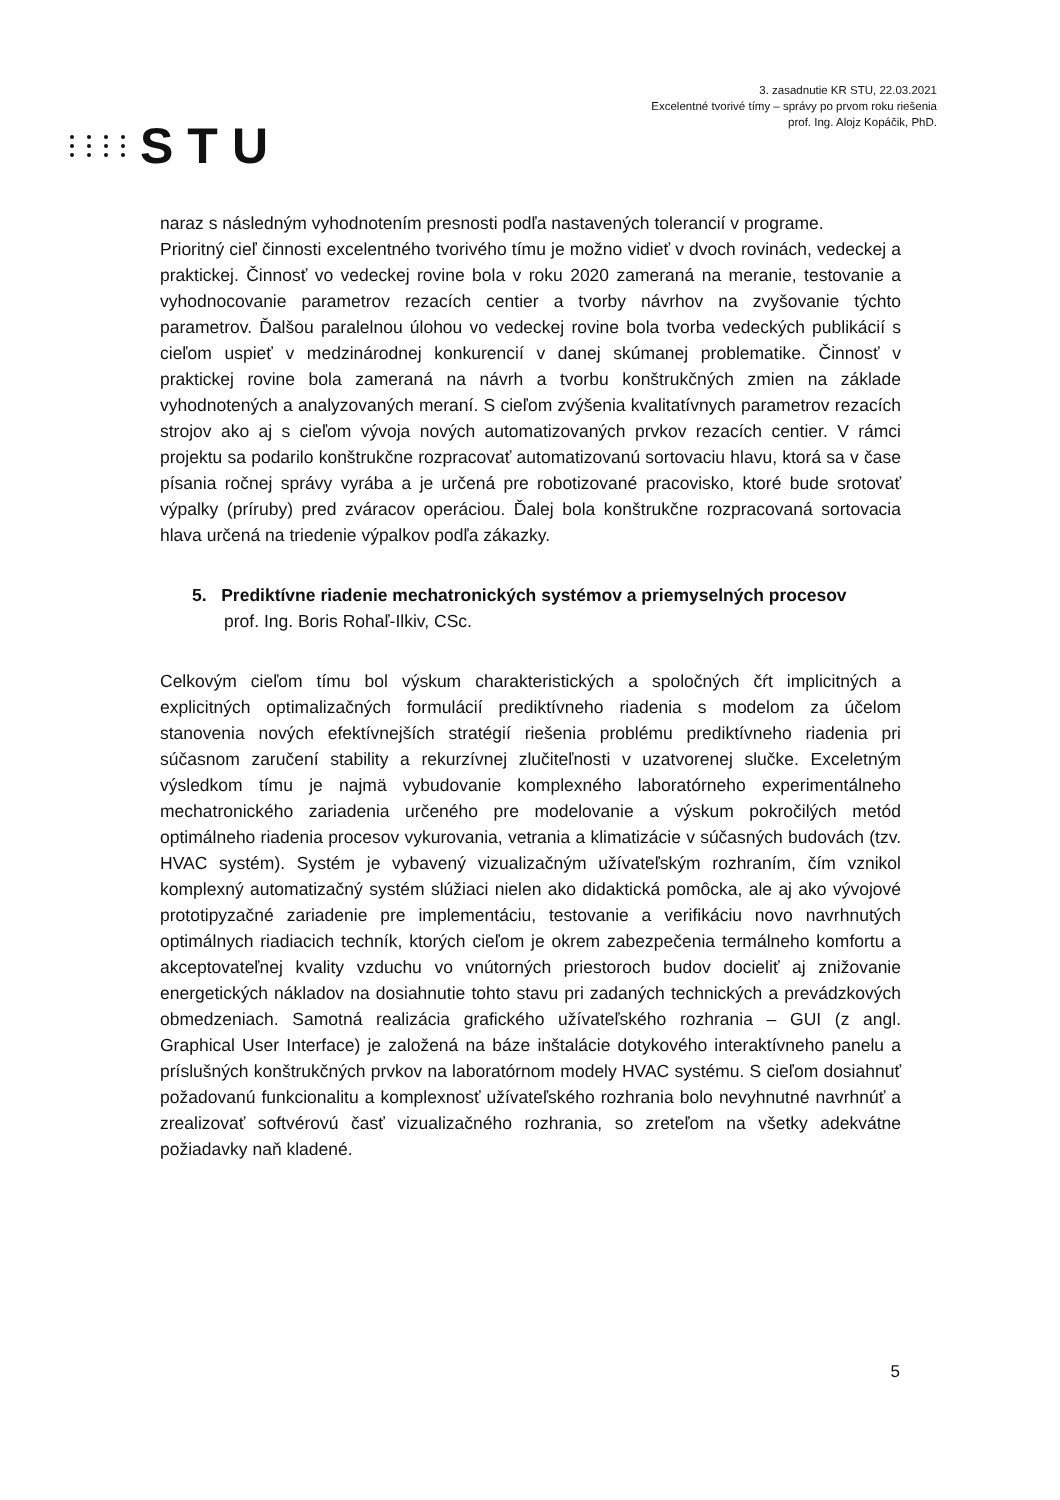STU
3. zasadnutie KR STU, 22.03.2021
Excelentné tvorivé tímy – správy po prvom roku riešenia
prof. Ing. Alojz Kopáčik, PhD.
naraz s následným vyhodnotením presnosti podľa nastavených tolerancií v programe.
Prioritný cieľ činnosti excelentného tvorivého tímu je možno vidieť v dvoch rovinách, vedeckej a praktickej. Činnosť vo vedeckej rovine bola v roku 2020 zameraná na meranie, testovanie a vyhodnocovanie parametrov rezacích centier a tvorby návrhov na zvyšovanie týchto parametrov. Ďalšou paralelnou úlohou vo vedeckej rovine bola tvorba vedeckých publikácií s cieľom uspieť v medzinárodnej konkurencií v danej skúmanej problematike. Činnosť v praktickej rovine bola zameraná na návrh a tvorbu konštrukčných zmien na základe vyhodnotených a analyzovaných meraní. S cieľom zvýšenia kvalitatívnych parametrov rezacích strojov ako aj s cieľom vývoja nových automatizovaných prvkov rezacích centier. V rámci projektu sa podarilo konštrukčne rozpracovať automatizovanú sortovaciu hlavu, ktorá sa v čase písania ročnej správy vyrába a je určená pre robotizované pracovisko, ktoré bude srotovať výpalky (príruby) pred zváracov operáciou. Ďalej bola konštrukčne rozpracovaná sortovacia hlava určená na triedenie výpalkov podľa zákazky.
5. Prediktívne riadenie mechatronických systémov a priemyselných procesov
prof. Ing. Boris Rohaľ-Ilkiv, CSc.
Celkovým cieľom tímu bol výskum charakteristických a spoločných čŕt implicitných a explicitných optimalizačných formulácií prediktívneho riadenia s modelom za účelom stanovenia nových efektívnejších stratégií riešenia problému prediktívneho riadenia pri súčasnom zaručení stability a rekurzívnej zlučiteľnosti v uzatvorenej slučke. Exceletným výsledkom tímu je najmä vybudovanie komplexného laboratórneho experimentálneho mechatronického zariadenia určeného pre modelovanie a výskum pokročilých metód optimálneho riadenia procesov vykurovania, vetrania a klimatizácie v súčasných budovách (tzv. HVAC systém). Systém je vybavený vizualizačným užívateľským rozhraním, čím vznikol komplexný automatizačný systém slúžiaci nielen ako didaktická pomôcka, ale aj ako vývojové prototipyzačné zariadenie pre implementáciu, testovanie a verifikáciu novo navrhnutých optimálnych riadiacich techník, ktorých cieľom je okrem zabezpečenia termálneho komfortu a akceptovateľnej kvality vzduchu vo vnútorných priestoroch budov docieliť aj znižovanie energetických nákladov na dosiahnutie tohto stavu pri zadaných technických a prevádzkových obmedzeniach. Samotná realizácia grafického užívateľského rozhrania – GUI (z angl. Graphical User Interface) je založená na báze inštalácie dotykového interaktívneho panelu a príslušných konštrukčných prvkov na laboratórnom modely HVAC systému. S cieľom dosiahnuť požadovanú funkcionalitu a komplexnosť užívateľského rozhrania bolo nevyhnutné navrhnúť a zrealizovať softvérovú časť vizualizačného rozhrania, so zreteľom na všetky adekvátne požiadavky naň kladené.
5